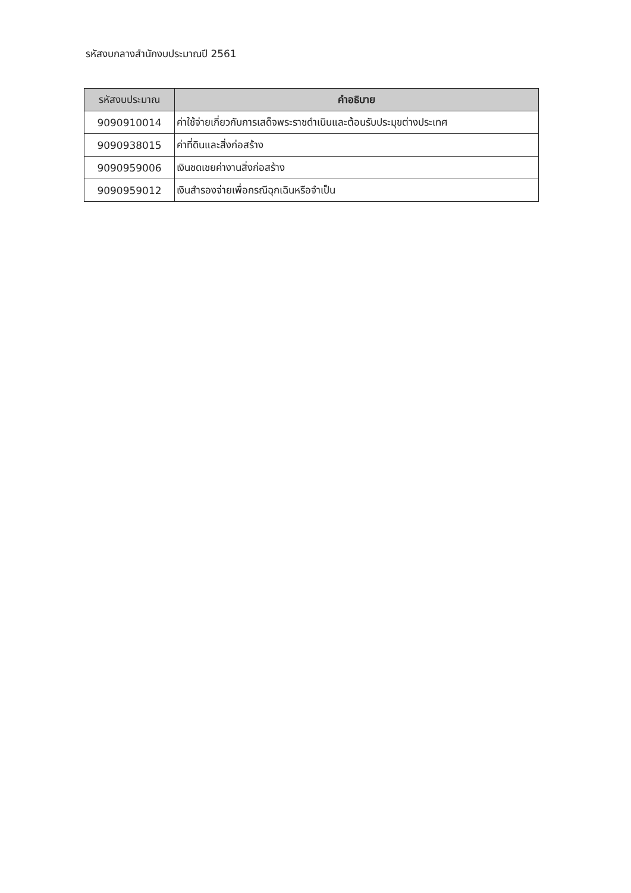รหัสงบกลางสำนักงบประมาณปี 2561
| รหัสงบประมาณ | คำอธิบาย |
| --- | --- |
| 9090910014 | ค่าใช้จ่ายเกี่ยวกับการเสด็จพระราชดำเนินและต้อนรับประมุขต่างประเทศ |
| 9090938015 | ค่าที่ดินและสิ่งก่อสร้าง |
| 9090959006 | เงินชดเชยค่างานสิ่งก่อสร้าง |
| 9090959012 | เงินสำรองจ่ายเพื่อกรณีฉุกเฉินหรือจำเป็น |